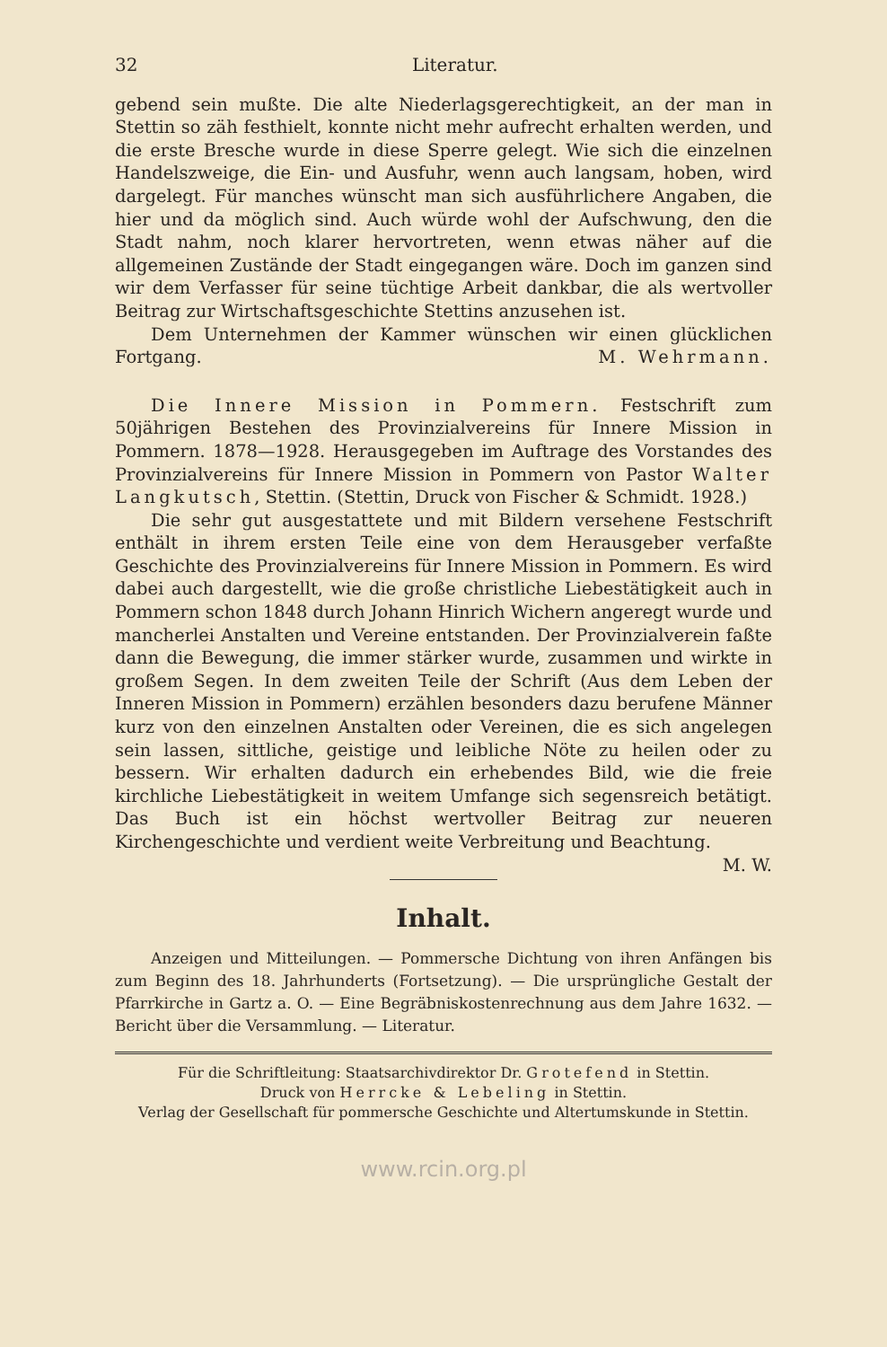32 Literatur.
gebend sein mußte. Die alte Niederlagsgerechtigkeit, an der man in Stettin so zäh festhielt, konnte nicht mehr aufrecht erhalten werden, und die erste Bresche wurde in diese Sperre gelegt. Wie sich die einzelnen Handelszweige, die Ein- und Ausfuhr, wenn auch langsam, hoben, wird dargelegt. Für manches wünscht man sich ausführlichere Angaben, die hier und da möglich sind. Auch würde wohl der Aufschwung, den die Stadt nahm, noch klarer hervortreten, wenn etwas näher auf die allgemeinen Zustände der Stadt eingegangen wäre. Doch im ganzen sind wir dem Verfasser für seine tüchtige Arbeit dankbar, die als wertvoller Beitrag zur Wirtschaftsgeschichte Stettins anzusehen ist.
Dem Unternehmen der Kammer wünschen wir einen glücklichen Fortgang. M. Wehrmann.
Die Innere Mission in Pommern. Festschrift zum 50jährigen Bestehen des Provinzialvereins für Innere Mission in Pommern. 1878—1928. Herausgegeben im Auftrage des Vorstandes des Provinzialvereins für Innere Mission in Pommern von Pastor Walter Langkutsch, Stettin. (Stettin, Druck von Fischer & Schmidt. 1928.)
Die sehr gut ausgestattete und mit Bildern versehene Festschrift enthält in ihrem ersten Teile eine von dem Herausgeber verfaßte Geschichte des Provinzialvereins für Innere Mission in Pommern. Es wird dabei auch dargestellt, wie die große christliche Liebestätigkeit auch in Pommern schon 1848 durch Johann Hinrich Wichern angeregt wurde und mancherlei Anstalten und Vereine entstanden. Der Provinzialverein faßte dann die Bewegung, die immer stärker wurde, zusammen und wirkte in großem Segen. In dem zweiten Teile der Schrift (Aus dem Leben der Inneren Mission in Pommern) erzählen besonders dazu berufene Männer kurz von den einzelnen Anstalten oder Vereinen, die es sich angelegen sein lassen, sittliche, geistige und leibliche Nöte zu heilen oder zu bessern. Wir erhalten dadurch ein erhebendes Bild, wie die freie kirchliche Liebestätigkeit in weitem Umfange sich segensreich betätigt. Das Buch ist ein höchst wertvoller Beitrag zur neueren Kirchengeschichte und verdient weite Verbreitung und Beachtung. M. W.
Inhalt.
Anzeigen und Mitteilungen. — Pommersche Dichtung von ihren Anfängen bis zum Beginn des 18. Jahrhunderts (Fortsetzung). — Die ursprüngliche Gestalt der Pfarrkirche in Gartz a. O. — Eine Begräbniskostenrechnung aus dem Jahre 1632. — Bericht über die Versammlung. — Literatur.
Für die Schriftleitung: Staatsarchivdirektor Dr. Grotefend in Stettin.
Druck von Herrcke & Lebeling in Stettin.
Verlag der Gesellschaft für pommersche Geschichte und Altertumskunde in Stettin.
www.rcin.org.pl